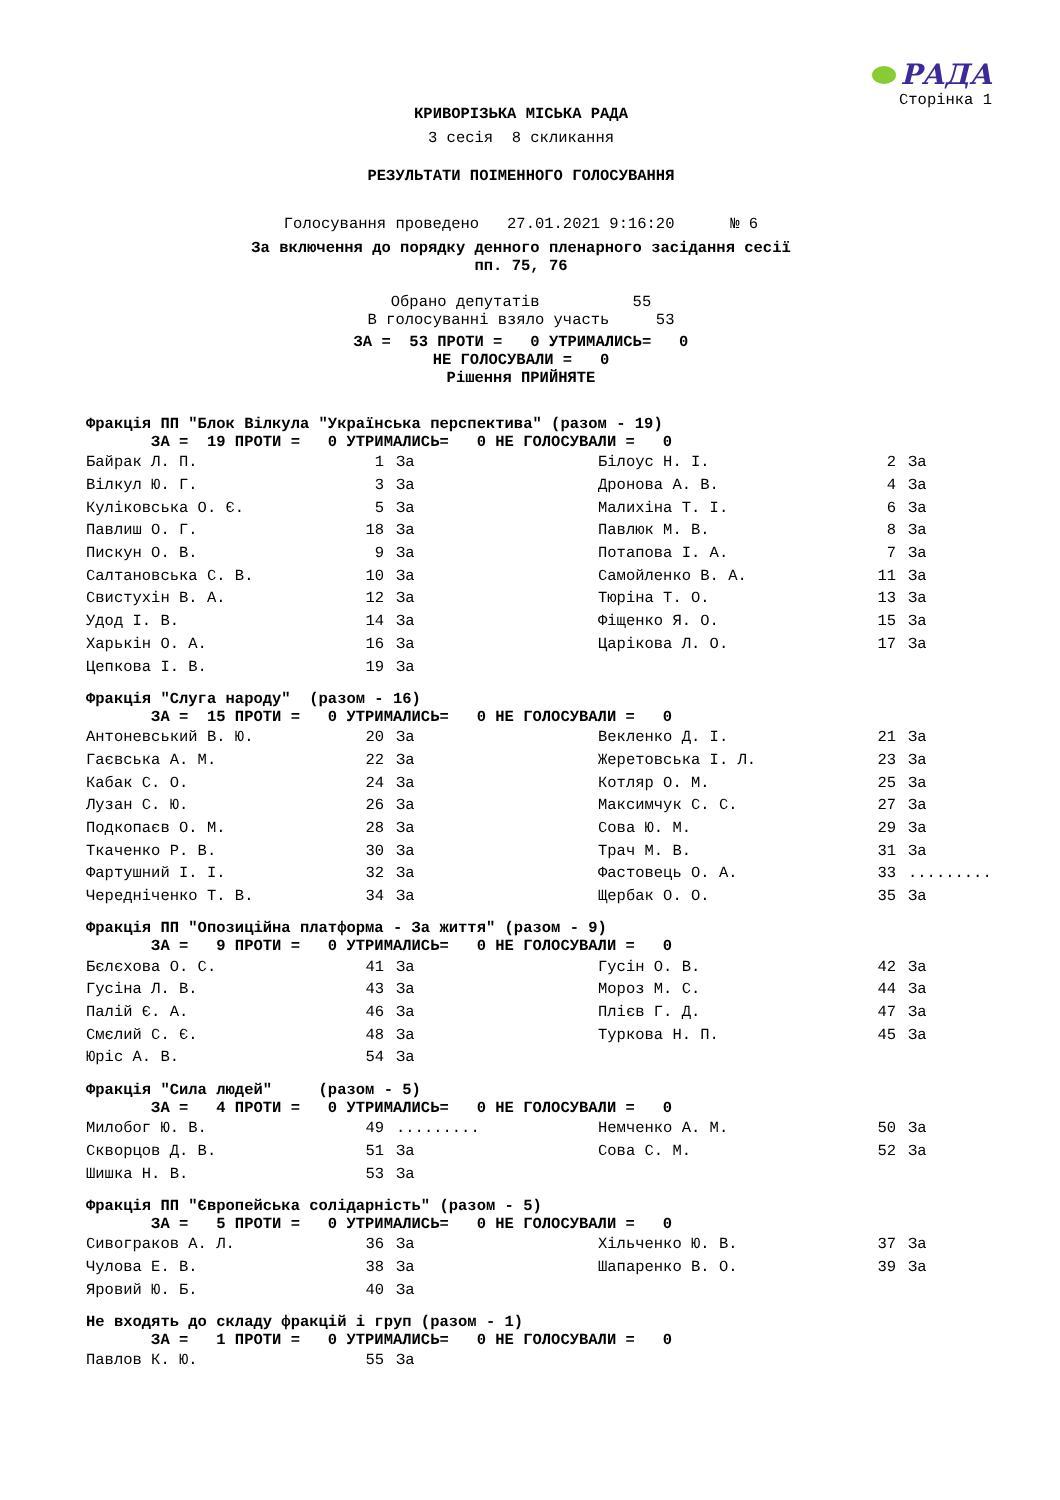РАДА
Сторінка 1
КРИВОРІЗЬКА МІСЬКА РАДА
3 сесія 8 скликання
РЕЗУЛЬТАТИ ПОІМЕННОГО ГОЛОСУВАННЯ
Голосування проведено 27.01.2021 9:16:20 № 6
За включення до порядку денного пленарного засідання сесії пп. 75, 76
Обрано депутатів 55 В голосуванні взяло участь 53
ЗА = 53 ПРОТИ = 0 УТРИМАЛИСЬ= 0 НЕ ГОЛОСУВАЛИ = 0 Рішення ПРИЙНЯТЕ
Фракція ПП "Блок Вілкула "Українська перспектива" (разом - 19) ЗА = 19 ПРОТИ = 0 УТРИМАЛИСЬ= 0 НЕ ГОЛОСУВАЛИ = 0
| Байрак Л. П. | 1 | За | Білоус Н. І. | 2 | За |
| Вілкул Ю. Г. | 3 | За | Дронова А. В. | 4 | За |
| Куліковська О. Є. | 5 | За | Малихіна Т. І. | 6 | За |
| Павлиш О. Г. | 18 | За | Павлюк М. В. | 8 | За |
| Пискун О. В. | 9 | За | Потапова І. А. | 7 | За |
| Салтановська С. В. | 10 | За | Самойленко В. А. | 11 | За |
| Свистухін В. А. | 12 | За | Тюріна Т. О. | 13 | За |
| Удод І. В. | 14 | За | Фіщенко Я. О. | 15 | За |
| Харькін О. А. | 16 | За | Царікова Л. О. | 17 | За |
| Цепкова І. В. | 19 | За | | | |
Фракція "Слуга народу" (разом - 16) ЗА = 15 ПРОТИ = 0 УТРИМАЛИСЬ= 0 НЕ ГОЛОСУВАЛИ = 0
| Антоневський В. Ю. | 20 | За | Векленко Д. І. | 21 | За |
| Гаєвська А. М. | 22 | За | Жеретовська І. Л. | 23 | За |
| Кабак С. О. | 24 | За | Котляр О. М. | 25 | За |
| Лузан С. Ю. | 26 | За | Максимчук С. С. | 27 | За |
| Подкопаєв О. М. | 28 | За | Сова Ю. М. | 29 | За |
| Ткаченко Р. В. | 30 | За | Трач М. В. | 31 | За |
| Фартушний І. І. | 32 | За | Фастовець О. А. | 33 | ......... |
| Чередніченко Т. В. | 34 | За | Щербак О. О. | 35 | За |
Фракція ПП "Опозиційна платформа - За життя" (разом - 9) ЗА = 9 ПРОТИ = 0 УТРИМАЛИСЬ= 0 НЕ ГОЛОСУВАЛИ = 0
| Бєлєхова О. С. | 41 | За | Гусін О. В. | 42 | За |
| Гусіна Л. В. | 43 | За | Мороз М. С. | 44 | За |
| Палій Є. А. | 46 | За | Плієв Г. Д. | 47 | За |
| Смєлий С. Є. | 48 | За | Туркова Н. П. | 45 | За |
| Юріс А. В. | 54 | За | | | |
Фракція "Сила людей" (разом - 5) ЗА = 4 ПРОТИ = 0 УТРИМАЛИСЬ= 0 НЕ ГОЛОСУВАЛИ = 0
| Милобог Ю. В. | 49 | ......... | Немченко А. М. | 50 | За |
| Скворцов Д. В. | 51 | За | Сова С. М. | 52 | За |
| Шишка Н. В. | 53 | За | | | |
Фракція ПП "Європейська солідарність" (разом - 5) ЗА = 5 ПРОТИ = 0 УТРИМАЛИСЬ= 0 НЕ ГОЛОСУВАЛИ = 0
| Сивограков А. Л. | 36 | За | Хільченко Ю. В. | 37 | За |
| Чулова Е. В. | 38 | За | Шапаренко В. О. | 39 | За |
| Яровий Ю. Б. | 40 | За | | | |
Не входять до складу фракцій і груп (разом - 1) ЗА = 1 ПРОТИ = 0 УТРИМАЛИСЬ= 0 НЕ ГОЛОСУВАЛИ = 0
| Павлов К. Ю. | 55 | За |